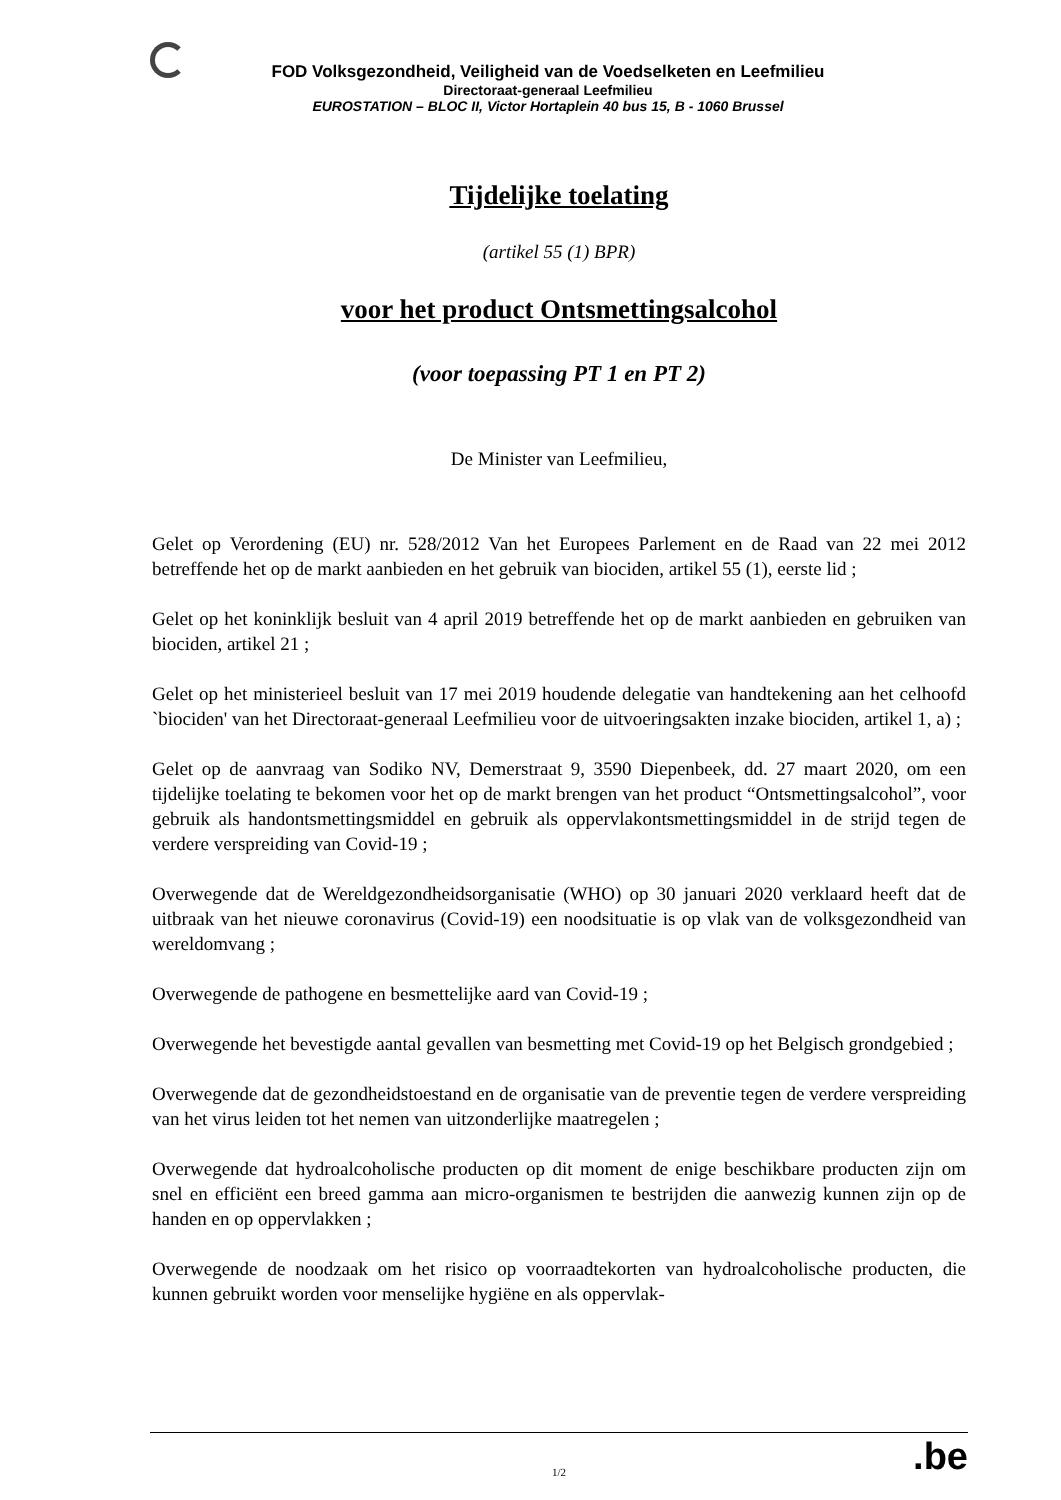FOD Volksgezondheid, Veiligheid van de Voedselketen en Leefmilieu
Directoraat-generaal Leefmilieu
EUROSTATION – BLOC II, Victor Hortaplein 40 bus 15, B - 1060 Brussel
Tijdelijke toelating
(artikel 55 (1) BPR)
voor het product Ontsmettingsalcohol
(voor toepassing PT 1 en PT 2)
De Minister van Leefmilieu,
Gelet op Verordening (EU) nr. 528/2012 Van het Europees Parlement en de Raad van 22 mei 2012 betreffende het op de markt aanbieden en het gebruik van biociden, artikel 55 (1), eerste lid ;
Gelet op het koninklijk besluit van 4 april 2019 betreffende het op de markt aanbieden en gebruiken van biociden, artikel 21 ;
Gelet op het ministerieel besluit van 17 mei 2019 houdende delegatie van handtekening aan het celhoofd `biociden' van het Directoraat-generaal Leefmilieu voor de uitvoeringsakten inzake biociden, artikel 1, a) ;
Gelet op de aanvraag van Sodiko NV, Demerstraat 9, 3590 Diepenbeek, dd. 27 maart 2020, om een tijdelijke toelating te bekomen voor het op de markt brengen van het product “Ontsmettingsalcohol”, voor gebruik als handontsmettingsmiddel en gebruik als oppervlakontsmettingsmiddel in de strijd tegen de verdere verspreiding van Covid-19 ;
Overwegende dat de Wereldgezondheidsorganisatie (WHO) op 30 januari 2020 verklaard heeft dat de uitbraak van het nieuwe coronavirus (Covid-19) een noodsituatie is op vlak van de volksgezondheid van wereldomvang ;
Overwegende de pathogene en besmettelijke aard van Covid-19 ;
Overwegende het bevestigde aantal gevallen van besmetting met Covid-19 op het Belgisch grondgebied ;
Overwegende dat de gezondheidstoestand en de organisatie van de preventie tegen de verdere verspreiding van het virus leiden tot het nemen van uitzonderlijke maatregelen ;
Overwegende dat hydroalcoholische producten op dit moment de enige beschikbare producten zijn om snel en efficiënt een breed gamma aan micro-organismen te bestrijden die aanwezig kunnen zijn op de handen en op oppervlakken ;
Overwegende de noodzaak om het risico op voorraadtekorten van hydroalcoholische producten, die kunnen gebruikt worden voor menselijke hygiëne en als oppervlak-
.be
1/2